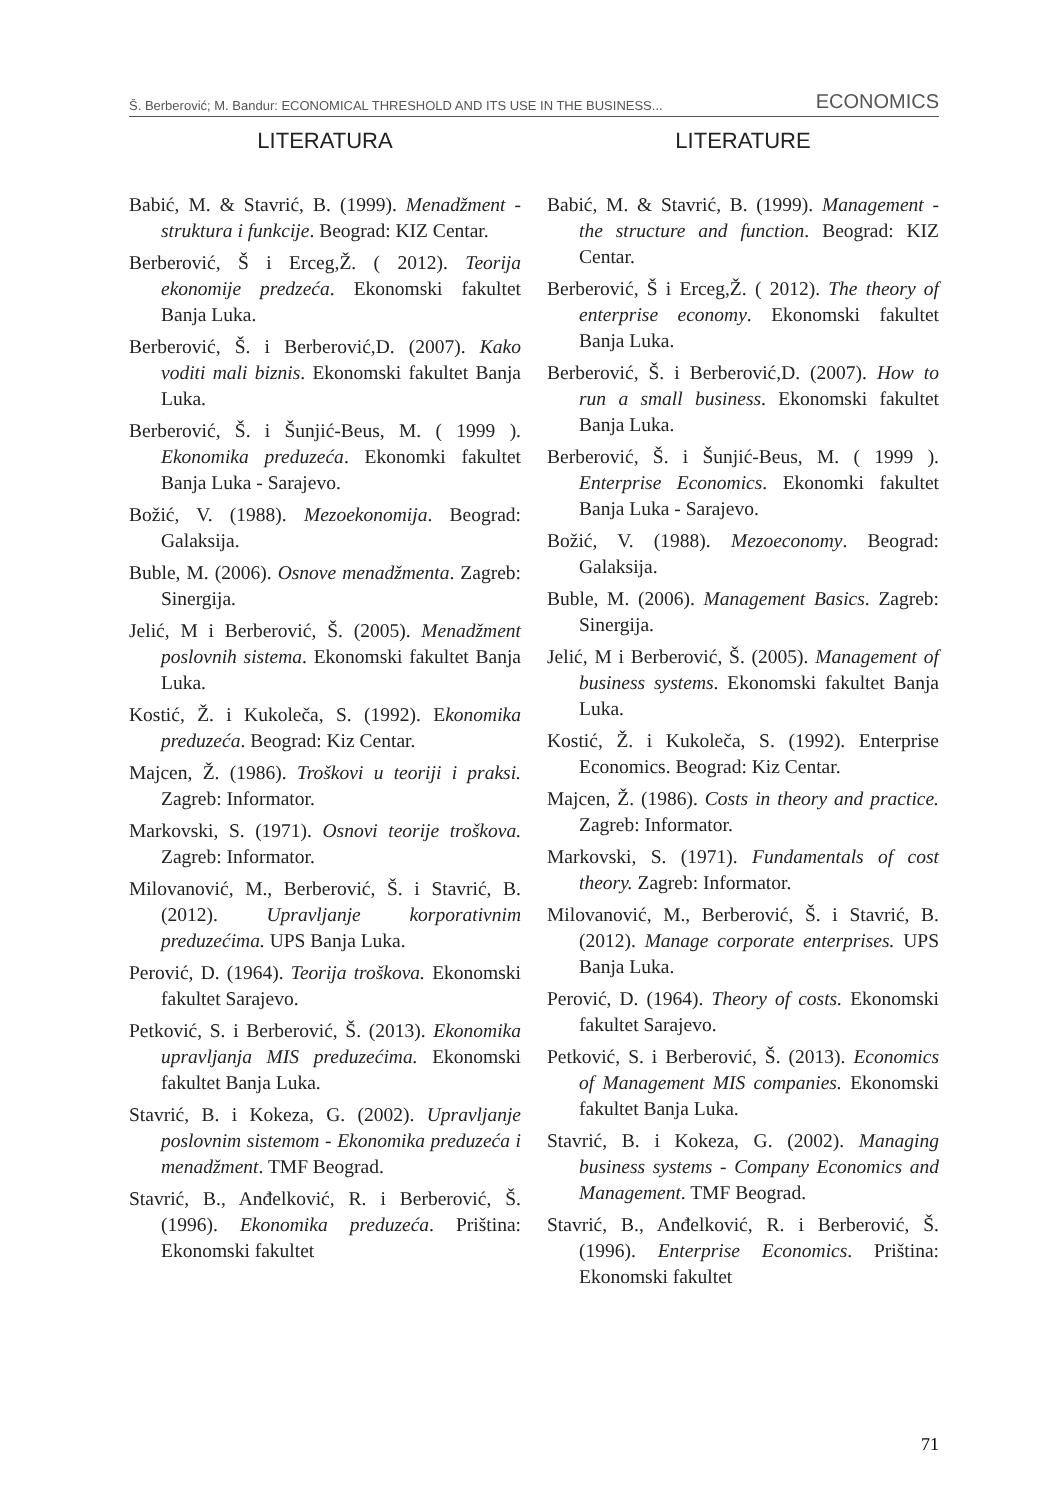Š. Berberović; M. Bandur: ECONOMICAL THRESHOLD AND ITS USE IN THE BUSINESS... ECONOMICS
LITERATURA
Babić, M. & Stavrić, B. (1999). Menadžment - struktura i funkcije. Beograd: KIZ Centar.
Berberović, Š i Erceg,Ž. ( 2012). Teorija ekonomije predzeća. Ekonomski fakultet Banja Luka.
Berberović, Š. i Berberović,D. (2007). Kako voditi mali biznis. Ekonomski fakultet Banja Luka.
Berberović, Š. i Šunjić-Beus, M. ( 1999 ). Ekonomika preduzeća. Ekonomki fakultet Banja Luka - Sarajevo.
Božić, V. (1988). Mezoekonomija. Beograd: Galaksija.
Buble, M. (2006). Osnove menadžmenta. Zagreb: Sinergija.
Jelić, M i Berberović, Š. (2005). Menadžment poslovnih sistema. Ekonomski fakultet Banja Luka.
Kostić, Ž. i Kukoleča, S. (1992). Ekonomika preduzeća. Beograd: Kiz Centar.
Majcen, Ž. (1986). Troškovi u teoriji i praksi. Zagreb: Informator.
Markovski, S. (1971). Osnovi teorije troškova. Zagreb: Informator.
Milovanović, M., Berberović, Š. i Stavrić, B. (2012). Upravljanje korporativnim preduzećima. UPS Banja Luka.
Perović, D. (1964). Teorija troškova. Ekonomski fakultet Sarajevo.
Petković, S. i Berberović, Š. (2013). Ekonomika upravljanja MIS preduzećima. Ekonomski fakultet Banja Luka.
Stavrić, B. i Kokeza, G. (2002). Upravljanje poslovnim sistemom - Ekonomika preduzeća i menadžment. TMF Beograd.
Stavrić, B., Anđelković, R. i Berberović, Š. (1996). Ekonomika preduzeća. Priština: Ekonomski fakultet
LITERATURE
Babić, M. & Stavrić, B. (1999). Management - the structure and function. Beograd: KIZ Centar.
Berberović, Š i Erceg,Ž. ( 2012). The theory of enterprise economy. Ekonomski fakultet Banja Luka.
Berberović, Š. i Berberović,D. (2007). How to run a small business. Ekonomski fakultet Banja Luka.
Berberović, Š. i Šunjić-Beus, M. ( 1999 ). Enterprise Economics. Ekonomki fakultet Banja Luka - Sarajevo.
Božić, V. (1988). Mezoeconomy. Beograd: Galaksija.
Buble, M. (2006). Management Basics. Zagreb: Sinergija.
Jelić, M i Berberović, Š. (2005). Management of business systems. Ekonomski fakultet Banja Luka.
Kostić, Ž. i Kukoleča, S. (1992). Enterprise Economics. Beograd: Kiz Centar.
Majcen, Ž. (1986). Costs in theory and practice. Zagreb: Informator.
Markovski, S. (1971). Fundamentals of cost theory. Zagreb: Informator.
Milovanović, M., Berberović, Š. i Stavrić, B. (2012). Manage corporate enterprises. UPS Banja Luka.
Perović, D. (1964). Theory of costs. Ekonomski fakultet Sarajevo.
Petković, S. i Berberović, Š. (2013). Economics of Management MIS companies. Ekonomski fakultet Banja Luka.
Stavrić, B. i Kokeza, G. (2002). Managing business systems - Company Economics and Management. TMF Beograd.
Stavrić, B., Anđelković, R. i Berberović, Š. (1996). Enterprise Economics. Priština: Ekonomski fakultet
71